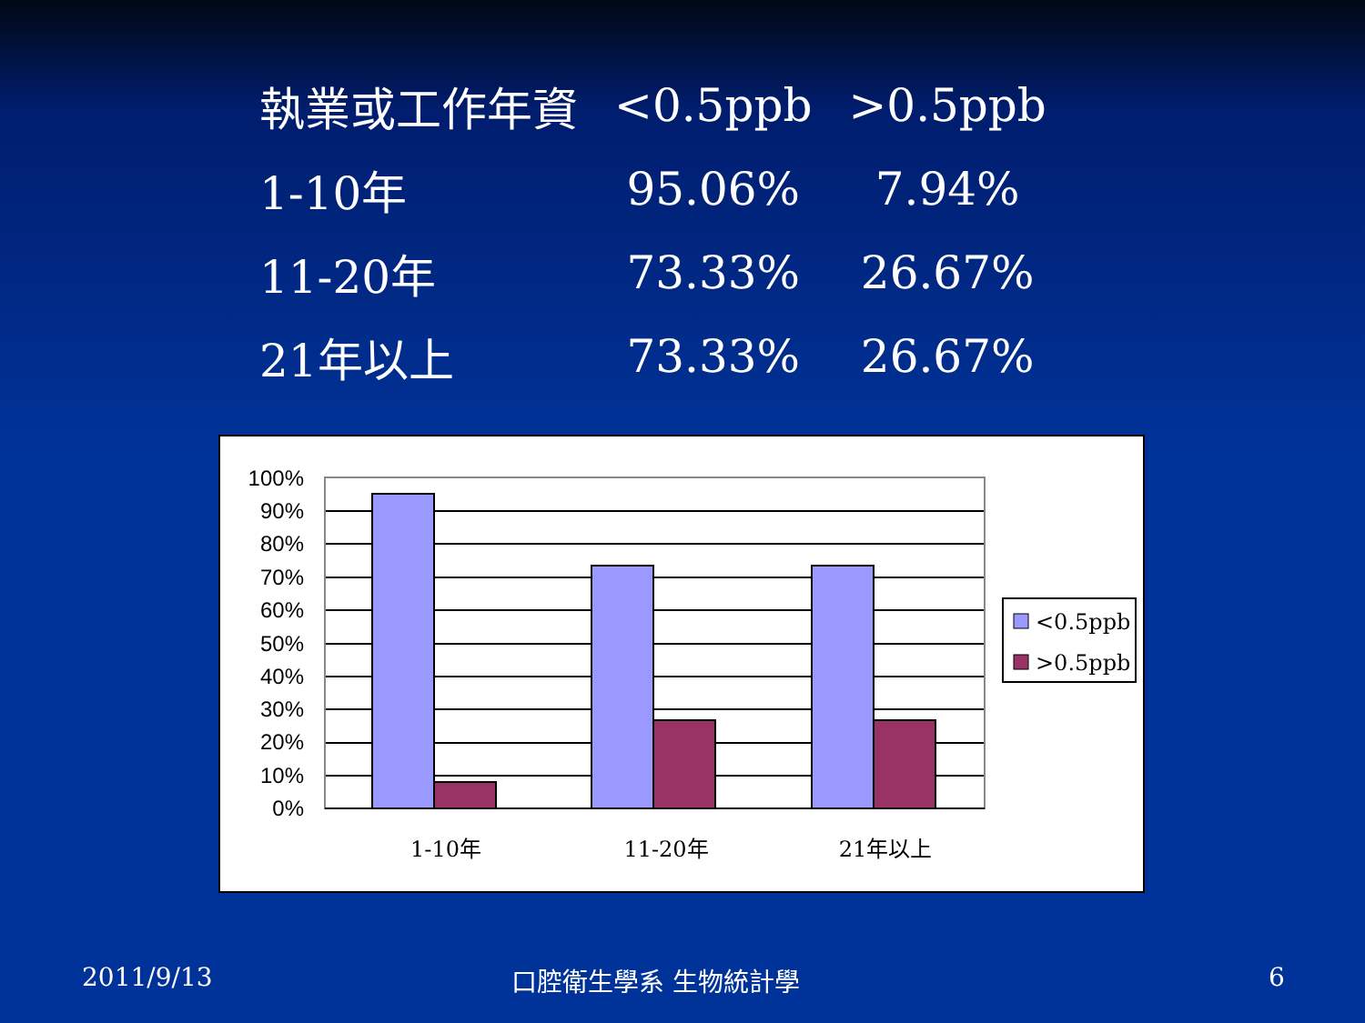| 執業或工作年資 | <0.5ppb | >0.5ppb |
| --- | --- | --- |
| 1-10年 | 95.06% | 7.94% |
| 11-20年 | 73.33% | 26.67% |
| 21年以上 | 73.33% | 26.67% |
100%
90%
80%
70%
60%
50%
40%
30%
20%
10%
0%
1-10年
11-20年
21年以上
<0.5ppb
>0.5ppb
2011/9/13 口腔衛生學系 生物統計學 6